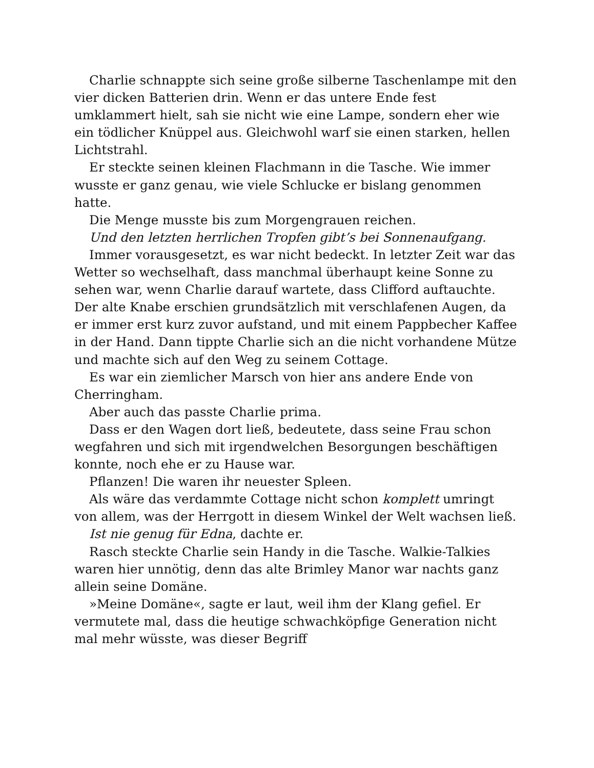Charlie schnappte sich seine große silberne Taschenlampe mit den vier dicken Batterien drin. Wenn er das untere Ende fest umklammert hielt, sah sie nicht wie eine Lampe, sondern eher wie ein tödlicher Knüppel aus. Gleichwohl warf sie einen starken, hellen Lichtstrahl.
Er steckte seinen kleinen Flachmann in die Tasche. Wie immer wusste er ganz genau, wie viele Schlucke er bislang genommen hatte.
Die Menge musste bis zum Morgengrauen reichen.
Und den letzten herrlichen Tropfen gibt’s bei Sonnenaufgang.
Immer vorausgesetzt, es war nicht bedeckt. In letzter Zeit war das Wetter so wechselhaft, dass manchmal überhaupt keine Sonne zu sehen war, wenn Charlie darauf wartete, dass Clifford auftauchte. Der alte Knabe erschien grundsätzlich mit verschlafenen Augen, da er immer erst kurz zuvor aufstand, und mit einem Pappbecher Kaffee in der Hand. Dann tippte Charlie sich an die nicht vorhandene Mütze und machte sich auf den Weg zu seinem Cottage.
Es war ein ziemlicher Marsch von hier ans andere Ende von Cherringham.
Aber auch das passte Charlie prima.
Dass er den Wagen dort ließ, bedeutete, dass seine Frau schon wegfahren und sich mit irgendwelchen Besorgungen beschäftigen konnte, noch ehe er zu Hause war.
Pflanzen! Die waren ihr neuester Spleen.
Als wäre das verdammte Cottage nicht schon komplett umringt von allem, was der Herrgott in diesem Winkel der Welt wachsen ließ.
Ist nie genug für Edna, dachte er.
Rasch steckte Charlie sein Handy in die Tasche. Walkie-Talkies waren hier unnötig, denn das alte Brimley Manor war nachts ganz allein seine Domäne.
»Meine Domäne«, sagte er laut, weil ihm der Klang gefiel. Er vermutete mal, dass die heutige schwachköpfige Generation nicht mal mehr wüsste, was dieser Begriff